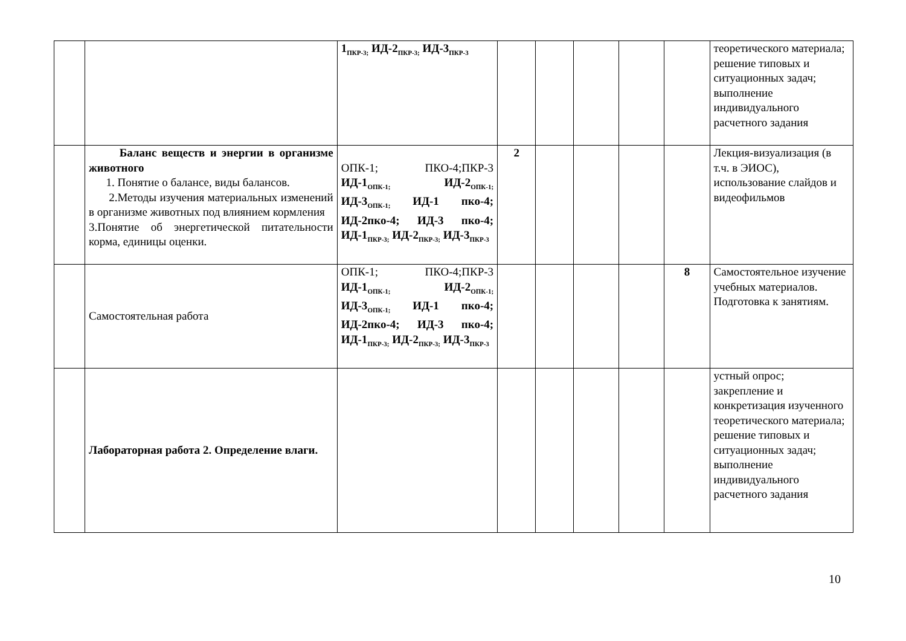| | | 1<sub>ПКР-3;</sub> ИД-2<sub>ПКР-3;</sub> ИД-3<sub>ПКР-3</sub> | | | | | | теоретического материала; решение типовых и ситуационных задач; выполнение индивидуального расчетного задания |
| | Баланс веществ и энергии в организме животного 1. Понятие о балансе, виды балансов. 2.Методы изучения материальных изменений в организме животных под влиянием кормления 3.Понятие об энергетической питательности корма, единицы оценки. | ОПК-1; ПКО-4;ПКР-3 ИД-1<sub>ОПК-1;</sub> ИД-2<sub>ОПК-1;</sub> ИД-3<sub>ОПК-1;</sub> ИД-1 пко-4; ИД-2пко-4; ИД-3 пко-4; ИД-1<sub>ПКР-3;</sub> ИД-2<sub>ПКР-3;</sub> ИД-3<sub>ПКР-3</sub> | 2 | | | | | Лекция-визуализация (в т.ч. в ЭИОС), использование слайдов и видеофильмов |
| | Самостоятельная работа | ОПК-1; ПКО-4;ПКР-3 ИД-1<sub>ОПК-1;</sub> ИД-2<sub>ОПК-1;</sub> ИД-3<sub>ОПК-1;</sub> ИД-1 пко-4; ИД-2пко-4; ИД-3 пко-4; ИД-1<sub>ПКР-3;</sub> ИД-2<sub>ПКР-3;</sub> ИД-3<sub>ПКР-3</sub> | | | | | 8 | Самостоятельное изучение учебных материалов. Подготовка к занятиям. |
| | Лабораторная работа 2. Определение влаги. | | | | | | | устный опрос; закрепление и конкретизация изученного теоретического материала; решение типовых и ситуационных задач; выполнение индивидуального расчетного задания |
10